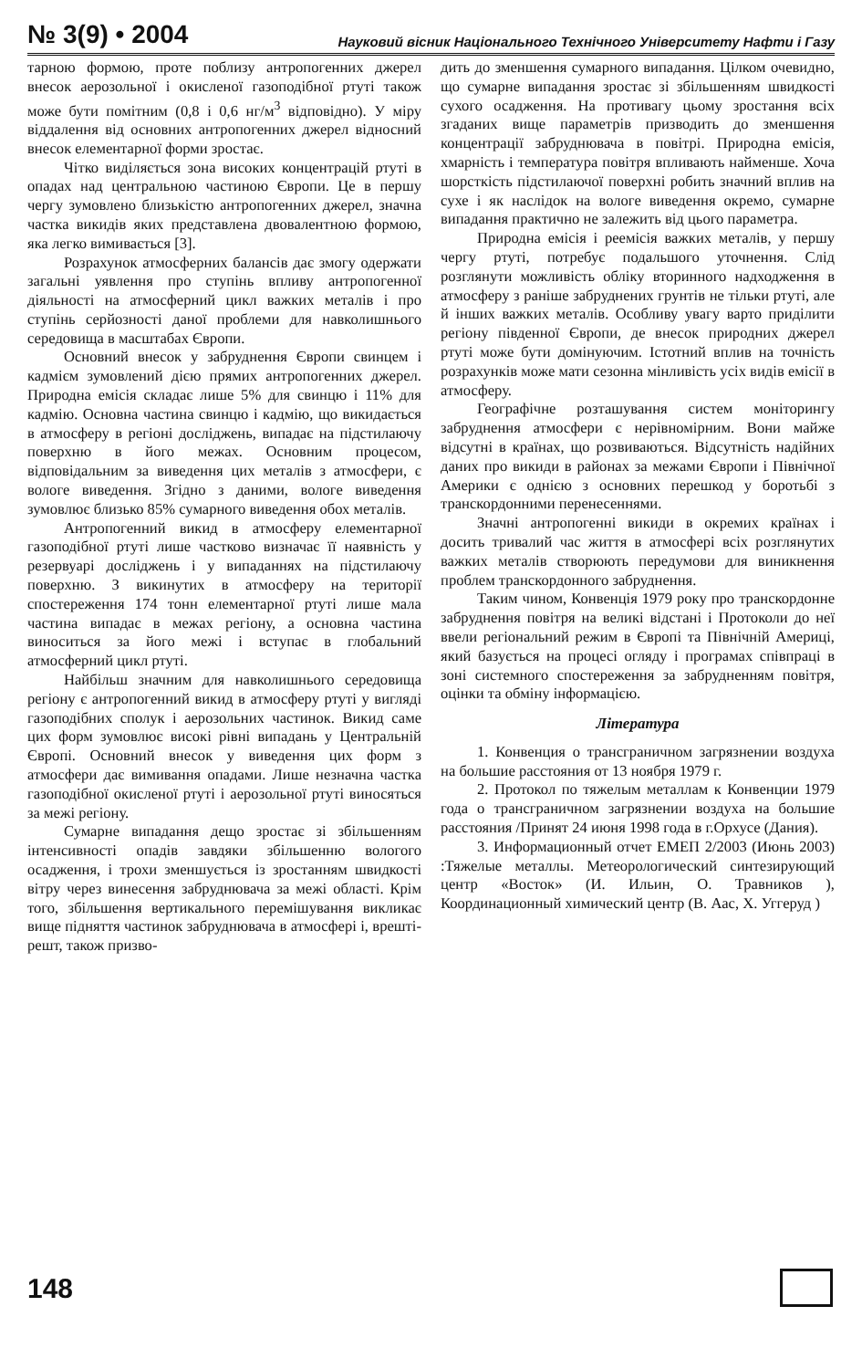№ 3(9) • 2004 Науковий вісник Національного Технічного Університету Нафти і Газу
тарною формою, проте поблизу антропогенних джерел внесок аерозольної і окисленої газоподібної ртуті також може бути помітним (0,8 і 0,6 нг/м<sup>3</sup> відповідно). У міру віддалення від основних антропогенних джерел відносний внесок елементарної форми зростає.
Чітко виділяється зона високих концентрацій ртуті в опадах над центральною частиною Європи. Це в першу чергу зумовлено близькістю антропогенних джерел, значна частка викидів яких представлена двовалентною формою, яка легко вимивається [3].
Розрахунок атмосферних балансів дає змогу одержати загальні уявлення про ступінь впливу антропогенної діяльності на атмосферний цикл важких металів і про ступінь серйозності даної проблеми для навколишнього середовища в масштабах Європи.
Основний внесок у забруднення Європи свинцем і кадмієм зумовлений дією прямих антропогенних джерел. Природна емісія складає лише 5% для свинцю і 11% для кадмію. Основна частина свинцю і кадмію, що викидається в атмосферу в регіоні досліджень, випадає на підстилаючу поверхню в його межах. Основним процесом, відповідальним за виведення цих металів з атмосфери, є вологе виведення. Згідно з даними, вологе виведення зумовлює близько 85% сумарного виведення обох металів.
Антропогенний викид в атмосферу елементарної газоподібної ртуті лише частково визначає її наявність у резервуарі досліджень і у випаданнях на підстилаючу поверхню. З викинутих в атмосферу на території спостереження 174 тонн елементарної ртуті лише мала частина випадає в межах регіону, а основна частина виноситься за його межі і вступає в глобальний атмосферний цикл ртуті.
Найбільш значним для навколишнього середовища регіону є антропогенний викид в атмосферу ртуті у вигляді газоподібних сполук і аерозольних частинок. Викид саме цих форм зумовлює високі рівні випадань у Центральній Європі. Основний внесок у виведення цих форм з атмосфери дає вимивання опадами. Лише незначна частка газоподібної окисленої ртуті і аерозольної ртуті виносяться за межі регіону.
Сумарне випадання дещо зростає зі збільшенням інтенсивності опадів завдяки збільшенню вологого осадження, і трохи зменшується із зростанням швидкості вітру через винесення забруднювача за межі області. Крім того, збільшення вертикального перемішування викликає вище підняття частинок забруднювача в атмосфері і, врешті-решт, також призво-
дить до зменшення сумарного випадання. Цілком очевидно, що сумарне випадання зростає зі збільшенням швидкості сухого осадження. На противагу цьому зростання всіх згаданих вище параметрів призводить до зменшення концентрації забруднювача в повітрі. Природна емісія, хмарність і температура повітря впливають найменше. Хоча шорсткість підстилаючої поверхні робить значний вплив на сухе і як наслідок на вологе виведення окремо, сумарне випадання практично не залежить від цього параметра.
Природна емісія і реемісія важких металів, у першу чергу ртуті, потребує подальшого уточнення. Слід розглянути можливість обліку вторинного надходження в атмосферу з раніше забруднених грунтів не тільки ртуті, але й інших важких металів. Особливу увагу варто приділити регіону південної Європи, де внесок природних джерел ртуті може бути домінуючим. Істотний вплив на точність розрахунків може мати сезонна мінливість усіх видів емісії в атмосферу.
Географічне розташування систем моніторингу забруднення атмосфери є нерівномірним. Вони майже відсутні в країнах, що розвиваються. Відсутність надійних даних про викиди в районах за межами Європи і Північної Америки є однією з основних перешкод у боротьбі з транскордонними перенесеннями.
Значні антропогенні викиди в окремих країнах і досить тривалий час життя в атмосфері всіх розглянутих важких металів створюють передумови для виникнення проблем транскордонного забруднення.
Таким чином, Конвенція 1979 року про транскордонне забруднення повітря на великі відстані і Протоколи до неї ввели регіональний режим в Європі та Північній Америці, який базується на процесі огляду і програмах співпраці в зоні системного спостереження за забрудненням повітря, оцінки та обміну інформацією.
Література
1. Конвенция о трансграничном загрязнении воздуха на большие расстояния от 13 ноября 1979 г.
2. Протокол по тяжелым металлам к Конвенции 1979 года о трансграничном загрязнении воздуха на большие расстояния /Принят 24 июня 1998 года в г.Орхусе (Дания).
3. Информационный отчет ЕМЕП 2/2003 (Июнь 2003) :Тяжелые металлы. Метеорологический синтезирующий центр «Восток» (И. Ильин, О. Травников ), Координационный химический центр (В. Аас, Х. Уггеруд )
148